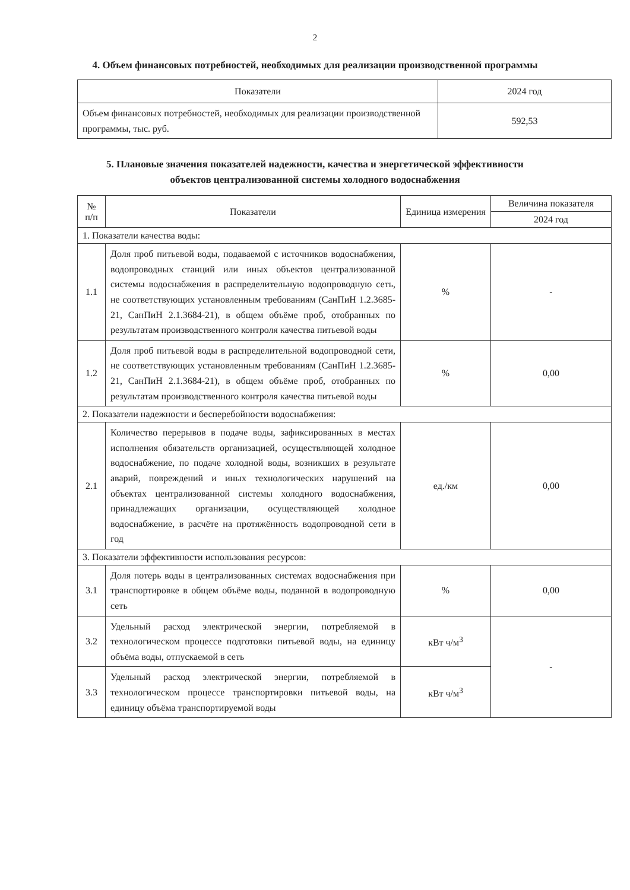2
4. Объем финансовых потребностей, необходимых для реализации производственной программы
| Показатели | 2024 год |
| --- | --- |
| Объем финансовых потребностей, необходимых для реализации производственной программы, тыс. руб. | 592,53 |
5. Плановые значения показателей надежности, качества и энергетической эффективности
объектов централизованной системы холодного водоснабжения
| № п/п | Показатели | Единица измерения | Величина показателя |
| --- | --- | --- | --- |
| | | | 2024 год |
| 1. Показатели качества воды: | | | |
| 1.1 | Доля проб питьевой воды, подаваемой с источников водоснабжения, водопроводных станций или иных объектов централизованной системы водоснабжения в распределительную водопроводную сеть, не соответствующих установленным требованиям (СанПиН 1.2.3685-21, СанПиН 2.1.3684-21), в общем объёме проб, отобранных по результатам производственного контроля качества питьевой воды | % | - |
| 1.2 | Доля проб питьевой воды в распределительной водопроводной сети, не соответствующих установленным требованиям (СанПиН 1.2.3685-21, СанПиН 2.1.3684-21), в общем объёме проб, отобранных по результатам производственного контроля качества питьевой воды | % | 0,00 |
| 2. Показатели надежности и бесперебойности водоснабжения: | | | |
| 2.1 | Количество перерывов в подаче воды, зафиксированных в местах исполнения обязательств организацией, осуществляющей холодное водоснабжение, по подаче холодной воды, возникших в результате аварий, повреждений и иных технологических нарушений на объектах централизованной системы холодного водоснабжения, принадлежащих организации, осуществляющей холодное водоснабжение, в расчёте на протяжённость водопроводной сети в год | ед./км | 0,00 |
| 3. Показатели эффективности использования ресурсов: | | | |
| 3.1 | Доля потерь воды в централизованных системах водоснабжения при транспортировке в общем объёме воды, поданной в водопроводную сеть | % | 0,00 |
| 3.2 | Удельный расход электрической энергии, потребляемой в технологическом процессе подготовки питьевой воды, на единицу объёма воды, отпускаемой в сеть | кВт ч/м<sup>3</sup> | - |
| 3.3 | Удельный расход электрической энергии, потребляемой в технологическом процессе транспортировки питьевой воды, на единицу объёма транспортируемой воды | кВт ч/м<sup>3</sup> | |